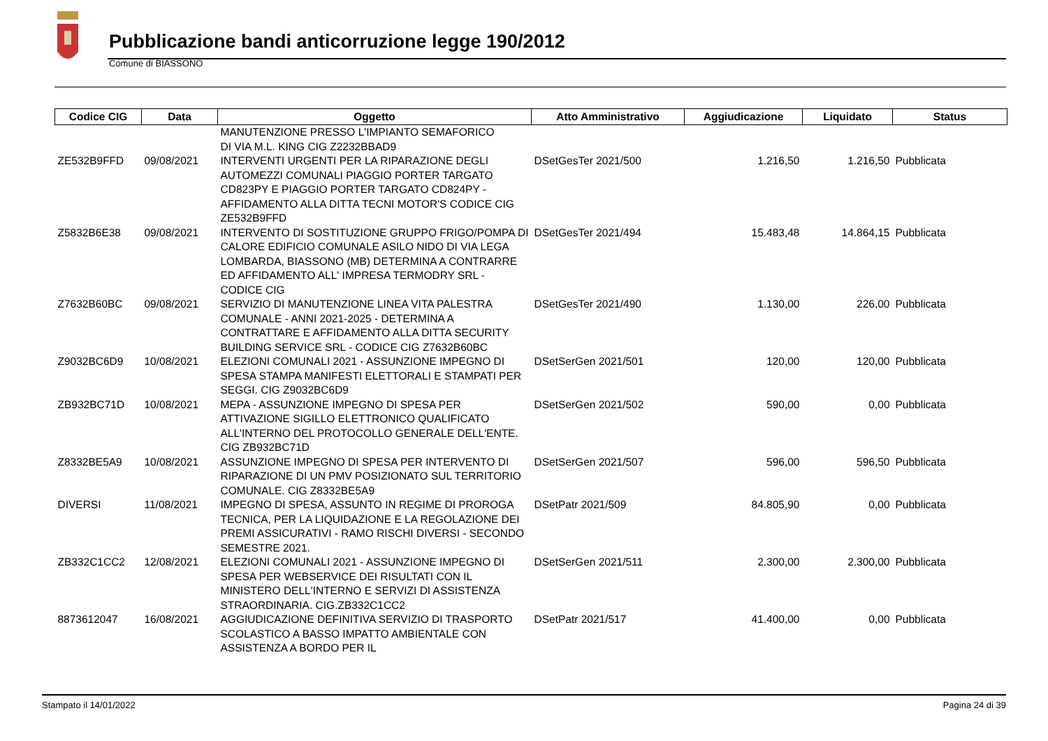Pubblicazione bandi anticorruzione legge 190/2012
Comune di BIASSONO
| Codice CIG | Data | Oggetto | Atto Amministrativo | Aggiudicazione | Liquidato | Status |
| --- | --- | --- | --- | --- | --- | --- |
| | | MANUTENZIONE PRESSO L'IMPIANTO SEMAFORICO DI VIA M.L. KING CIG Z2232BBAD9 | | | | |
| ZE532B9FFD | 09/08/2021 | INTERVENTI URGENTI PER LA RIPARAZIONE DEGLI AUTOMEZZI COMUNALI PIAGGIO PORTER TARGATO CD823PY E PIAGGIO PORTER TARGATO CD824PY - AFFIDAMENTO ALLA DITTA TECNI MOTOR'S CODICE CIG ZE532B9FFD | DSetGesTer 2021/500 | 1.216,50 | 1.216,50 | Pubblicata |
| Z5832B6E38 | 09/08/2021 | INTERVENTO DI SOSTITUZIONE GRUPPO FRIGO/POMPA DI CALORE EDIFICIO COMUNALE ASILO NIDO DI VIA LEGA LOMBARDA, BIASSONO (MB) DETERMINA A CONTRARRE ED AFFIDAMENTO ALL' IMPRESA TERMODRY SRL - CODICE CIG | DSetGesTer 2021/494 | 15.483,48 | 14.864,15 | Pubblicata |
| Z7632B60BC | 09/08/2021 | SERVIZIO DI MANUTENZIONE LINEA VITA PALESTRA COMUNALE - ANNI 2021-2025 - DETERMINA A CONTRATTARE E AFFIDAMENTO ALLA DITTA SECURITY BUILDING SERVICE SRL - CODICE CIG Z7632B60BC | DSetGesTer 2021/490 | 1.130,00 | 226,00 | Pubblicata |
| Z9032BC6D9 | 10/08/2021 | ELEZIONI COMUNALI 2021 - ASSUNZIONE IMPEGNO DI SPESA STAMPA MANIFESTI ELETTORALI E STAMPATI PER SEGGI. CIG Z9032BC6D9 | DSetSerGen 2021/501 | 120,00 | 120,00 | Pubblicata |
| ZB932BC71D | 10/08/2021 | MEPA - ASSUNZIONE IMPEGNO DI SPESA PER ATTIVAZIONE SIGILLO ELETTRONICO QUALIFICATO ALL'INTERNO DEL PROTOCOLLO GENERALE DELL'ENTE. CIG ZB932BC71D | DSetSerGen 2021/502 | 590,00 | 0,00 | Pubblicata |
| Z8332BE5A9 | 10/08/2021 | ASSUNZIONE IMPEGNO DI SPESA PER INTERVENTO DI RIPARAZIONE DI UN PMV POSIZIONATO SUL TERRITORIO COMUNALE. CIG Z8332BE5A9 | DSetSerGen 2021/507 | 596,00 | 596,50 | Pubblicata |
| DIVERSI | 11/08/2021 | IMPEGNO DI SPESA, ASSUNTO IN REGIME DI PROROGA TECNICA, PER LA LIQUIDAZIONE E LA REGOLAZIONE DEI PREMI ASSICURATIVI - RAMO RISCHI DIVERSI - SECONDO SEMESTRE 2021. | DSetPatr 2021/509 | 84.805,90 | 0,00 | Pubblicata |
| ZB332C1CC2 | 12/08/2021 | ELEZIONI COMUNALI 2021 - ASSUNZIONE IMPEGNO DI SPESA PER WEBSERVICE DEI RISULTATI CON IL MINISTERO DELL'INTERNO E SERVIZI DI ASSISTENZA STRAORDINARIA. CIG.ZB332C1CC2 | DSetSerGen 2021/511 | 2.300,00 | 2.300,00 | Pubblicata |
| 8873612047 | 16/08/2021 | AGGIUDICAZIONE DEFINITIVA SERVIZIO DI TRASPORTO SCOLASTICO A BASSO IMPATTO AMBIENTALE CON ASSISTENZA A BORDO PER IL | DSetPatr 2021/517 | 41.400,00 | 0,00 | Pubblicata |
Stampato il 14/01/2022 Pagina 24 di 39